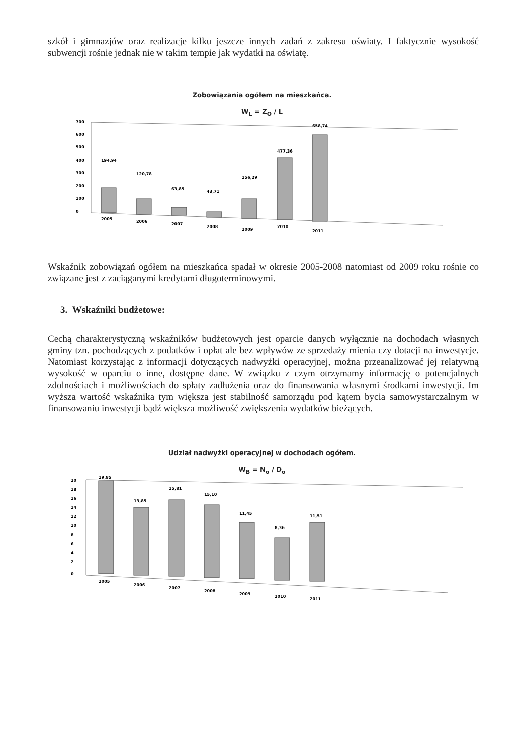szkół i gimnazjów oraz realizacje kilku jeszcze innych zadań z zakresu oświaty. I faktycznie wysokość subwencji rośnie jednak nie w takim tempie jak wydatki na oświatę.
Zobowiązania ogółem na mieszkańca.
W<sub>L</sub> = Z<sub>O</sub> / L
700
600
500
400
300
200
100
0
194,94
120,78
63,85
43,71
156,29
477,36
658,74
2005
2006
2007
2008
2009
2010
2011
Wskaźnik zobowiązań ogółem na mieszkańca spadał w okresie 2005-2008 natomiast od 2009 roku rośnie co związane jest z zaciąganymi kredytami długoterminowymi.
3. Wskaźniki budżetowe:
Cechą charakterystyczną wskaźników budżetowych jest oparcie danych wyłącznie na dochodach własnych gminy tzn. pochodzących z podatków i opłat ale bez wpływów ze sprzedaży mienia czy dotacji na inwestycje. Natomiast korzystając z informacji dotyczących nadwyżki operacyjnej, można przeanalizować jej relatywną wysokość w oparciu o inne, dostępne dane. W związku z czym otrzymamy informację o potencjalnych zdolnościach i możliwościach do spłaty zadłużenia oraz do finansowania własnymi środkami inwestycji. Im wyższa wartość wskaźnika tym większa jest stabilność samorządu pod kątem bycia samowystarczalnym w finansowaniu inwestycji bądź większa możliwość zwiększenia wydatków bieżących.
Udział nadwyżki operacyjnej w dochodach ogółem.
W<sub>B</sub> = N<sub>o</sub> / D<sub>o</sub>
20
18
16
14
12
10
8
6
4
2
0
19,85
13,85
15,81
15,10
11,45
8,36
11,51
2005
2006
2007
2008
2009
2010
2011